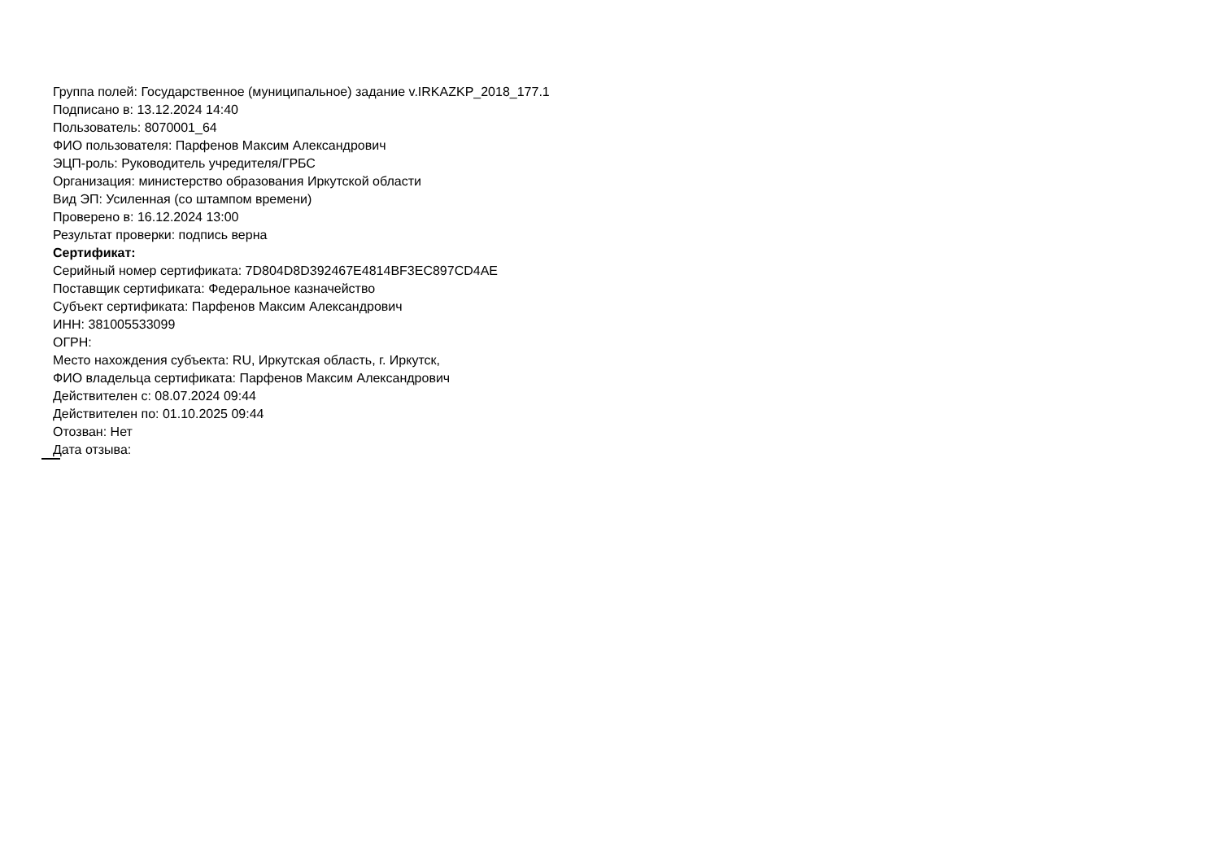Группа полей: Государственное (муниципальное) задание v.IRKAZKP_2018_177.1
Подписано в: 13.12.2024 14:40
Пользователь: 8070001_64
ФИО пользователя: Парфенов Максим Александрович
ЭЦП-роль: Руководитель учредителя/ГРБС
Организация: министерство образования Иркутской области
Вид ЭП: Усиленная (со штампом времени)
Проверено в: 16.12.2024 13:00
Результат проверки: подпись верна
Сертификат:
Серийный номер сертификата: 7D804D8D392467E4814BF3EC897CD4AE
Поставщик сертификата: Федеральное казначейство
Субъект сертификата: Парфенов Максим Александрович
ИНН: 381005533099
ОГРН:
Место нахождения субъекта: RU, Иркутская область, г. Иркутск,
ФИО владельца сертификата: Парфенов Максим Александрович
Действителен с: 08.07.2024 09:44
Действителен по: 01.10.2025 09:44
Отозван: Нет
Дата отзыва: